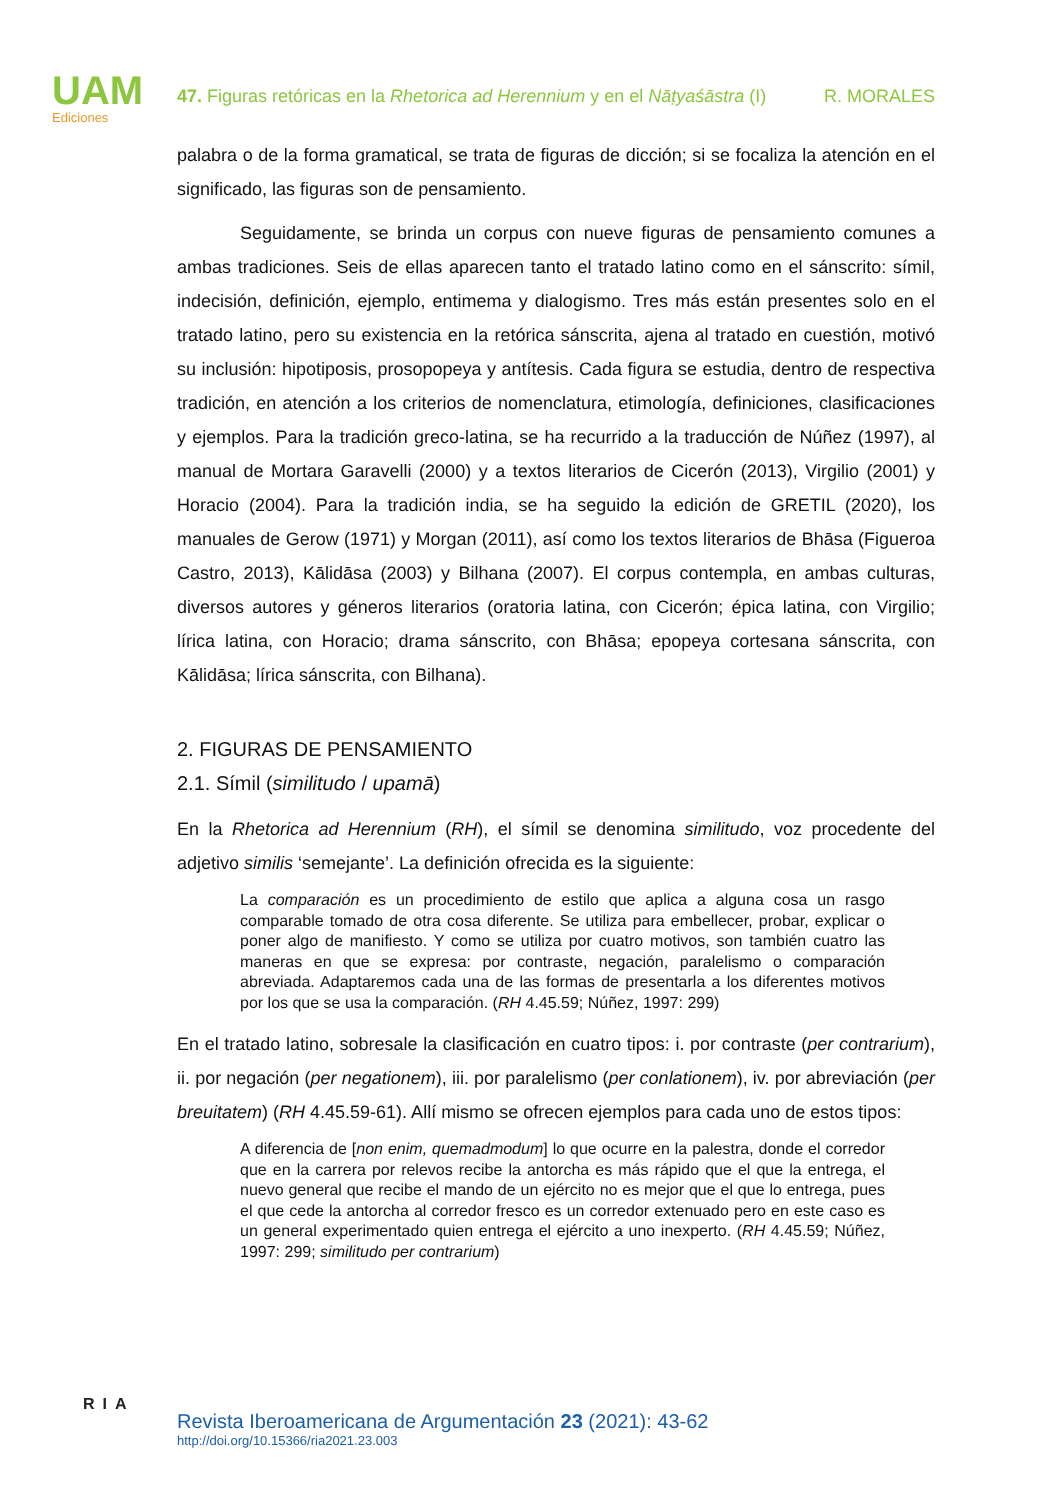UAM
Ediciones
47. Figuras retóricas en la Rhetorica ad Herennium y en el Nāṭyaśāstra (I) R. MORALES
palabra o de la forma gramatical, se trata de figuras de dicción; si se focaliza la atención en el significado, las figuras son de pensamiento.
Seguidamente, se brinda un corpus con nueve figuras de pensamiento comunes a ambas tradiciones. Seis de ellas aparecen tanto el tratado latino como en el sánscrito: símil, indecisión, definición, ejemplo, entimema y dialogismo. Tres más están presentes solo en el tratado latino, pero su existencia en la retórica sánscrita, ajena al tratado en cuestión, motivó su inclusión: hipotiposis, prosopopeya y antítesis. Cada figura se estudia, dentro de respectiva tradición, en atención a los criterios de nomenclatura, etimología, definiciones, clasificaciones y ejemplos. Para la tradición greco-latina, se ha recurrido a la traducción de Núñez (1997), al manual de Mortara Garavelli (2000) y a textos literarios de Cicerón (2013), Virgilio (2001) y Horacio (2004). Para la tradición india, se ha seguido la edición de GRETIL (2020), los manuales de Gerow (1971) y Morgan (2011), así como los textos literarios de Bhāsa (Figueroa Castro, 2013), Kālidāsa (2003) y Bilhana (2007). El corpus contempla, en ambas culturas, diversos autores y géneros literarios (oratoria latina, con Cicerón; épica latina, con Virgilio; lírica latina, con Horacio; drama sánscrito, con Bhāsa; epopeya cortesana sánscrita, con Kālidāsa; lírica sánscrita, con Bilhana).
2. FIGURAS DE PENSAMIENTO
2.1. Símil (similitudo / upamā)
En la Rhetorica ad Herennium (RH), el símil se denomina similitudo, voz procedente del adjetivo similis ‘semejante’. La definición ofrecida es la siguiente:
La comparación es un procedimiento de estilo que aplica a alguna cosa un rasgo comparable tomado de otra cosa diferente. Se utiliza para embellecer, probar, explicar o poner algo de manifiesto. Y como se utiliza por cuatro motivos, son también cuatro las maneras en que se expresa: por contraste, negación, paralelismo o comparación abreviada. Adaptaremos cada una de las formas de presentarla a los diferentes motivos por los que se usa la comparación. (RH 4.45.59; Núñez, 1997: 299)
En el tratado latino, sobresale la clasificación en cuatro tipos: i. por contraste (per contrarium), ii. por negación (per negationem), iii. por paralelismo (per conlationem), iv. por abreviación (per breuitatem) (RH 4.45.59-61). Allí mismo se ofrecen ejemplos para cada uno de estos tipos:
A diferencia de [non enim, quemadmodum] lo que ocurre en la palestra, donde el corredor que en la carrera por relevos recibe la antorcha es más rápido que el que la entrega, el nuevo general que recibe el mando de un ejército no es mejor que el que lo entrega, pues el que cede la antorcha al corredor fresco es un corredor extenuado pero en este caso es un general experimentado quien entrega el ejército a uno inexperto. (RH 4.45.59; Núñez, 1997: 299; similitudo per contrarium)
RIA
Revista Iberoamericana de Argumentación 23 (2021): 43-62
http://doi.org/10.15366/ria2021.23.003